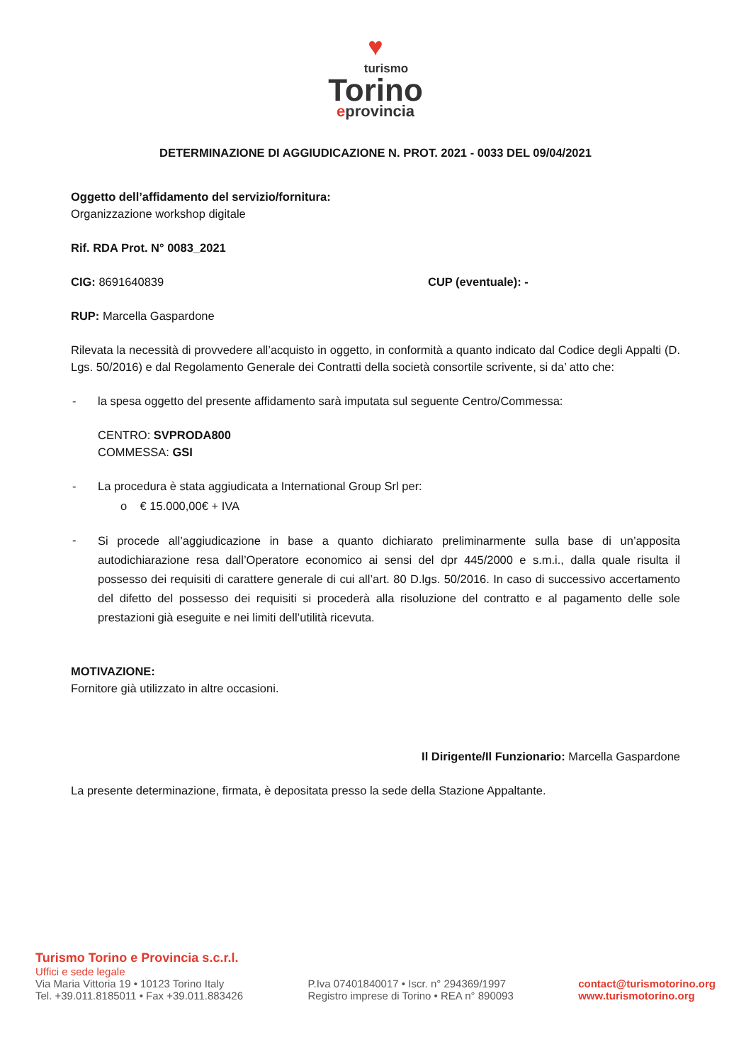♥
turismo
Torino
eprovincia
DETERMINAZIONE DI AGGIUDICAZIONE N. PROT. 2021 - 0033 DEL 09/04/2021
Oggetto dell’affidamento del servizio/fornitura:
Organizzazione workshop digitale
Rif. RDA Prot. N° 0083_2021
CIG: 8691640839 CUP (eventuale): -
RUP: Marcella Gaspardone
Rilevata la necessità di provvedere all’acquisto in oggetto, in conformità a quanto indicato dal Codice degli Appalti (D. Lgs. 50/2016) e dal Regolamento Generale dei Contratti della società consortile scrivente, si da’ atto che:
- la spesa oggetto del presente affidamento sarà imputata sul seguente Centro/Commessa:
CENTRO: SVPRODA800
COMMESSA: GSI
- La procedura è stata aggiudicata a International Group Srl per:
o € 15.000,00€ + IVA
- Si procede all’aggiudicazione in base a quanto dichiarato preliminarmente sulla base di un’apposita autodichiarazione resa dall’Operatore economico ai sensi del dpr 445/2000 e s.m.i., dalla quale risulta il possesso dei requisiti di carattere generale di cui all’art. 80 D.lgs. 50/2016. In caso di successivo accertamento del difetto del possesso dei requisiti si procederà alla risoluzione del contratto e al pagamento delle sole prestazioni già eseguite e nei limiti dell’utilità ricevuta.
MOTIVAZIONE:
Fornitore già utilizzato in altre occasioni.
Il Dirigente/Il Funzionario: Marcella Gaspardone
La presente determinazione, firmata, è depositata presso la sede della Stazione Appaltante.
Turismo Torino e Provincia s.c.r.l.
Uffici e sede legale
Via Maria Vittoria 19 • 10123 Torino Italy
Tel. +39.011.8185011 • Fax +39.011.883426
P.Iva 07401840017 • Iscr. n° 294369/1997
Registro imprese di Torino • REA n° 890093
contact@turismotorino.org
www.turismotorino.org